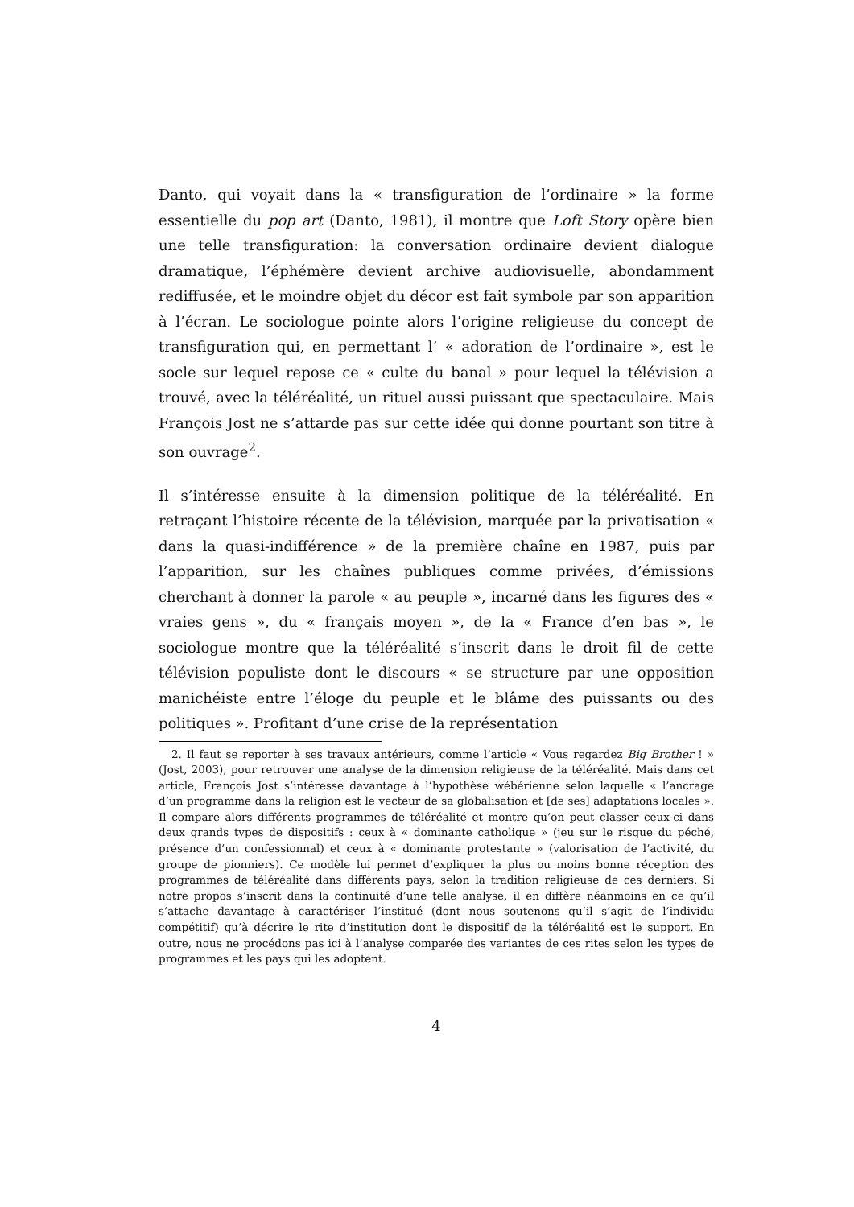Danto, qui voyait dans la « transfiguration de l’ordinaire » la forme essentielle du pop art (Danto, 1981), il montre que Loft Story opère bien une telle transfiguration: la conversation ordinaire devient dialogue dramatique, l’éphémère devient archive audiovisuelle, abondamment rediffusée, et le moindre objet du décor est fait symbole par son apparition à l’écran. Le sociologue pointe alors l’origine religieuse du concept de transfiguration qui, en permettant l’ « adoration de l’ordinaire », est le socle sur lequel repose ce « culte du banal » pour lequel la télévision a trouvé, avec la téléréalité, un rituel aussi puissant que spectaculaire. Mais François Jost ne s’attarde pas sur cette idée qui donne pourtant son titre à son ouvrage<sup>2</sup>.
Il s’intéresse ensuite à la dimension politique de la téléréalité. En retraçant l’histoire récente de la télévision, marquée par la privatisation « dans la quasi-indifférence » de la première chaîne en 1987, puis par l’apparition, sur les chaînes publiques comme privées, d’émissions cherchant à donner la parole « au peuple », incarné dans les figures des « vraies gens », du « français moyen », de la « France d’en bas », le sociologue montre que la téléréalité s’inscrit dans le droit fil de cette télévision populiste dont le discours « se structure par une opposition manichéiste entre l’éloge du peuple et le blâme des puissants ou des politiques ». Profitant d’une crise de la représentation
2. Il faut se reporter à ses travaux antérieurs, comme l’article « Vous regardez Big Brother ! » (Jost, 2003), pour retrouver une analyse de la dimension religieuse de la téléréalité. Mais dans cet article, François Jost s’intéresse davantage à l’hypothèse wébérienne selon laquelle « l’ancrage d’un programme dans la religion est le vecteur de sa globalisation et [de ses] adaptations locales ». Il compare alors différents programmes de téléréalité et montre qu’on peut classer ceux-ci dans deux grands types de dispositifs : ceux à « dominante catholique » (jeu sur le risque du péché, présence d’un confessionnal) et ceux à « dominante protestante » (valorisation de l’activité, du groupe de pionniers). Ce modèle lui permet d’expliquer la plus ou moins bonne réception des programmes de téléréalité dans différents pays, selon la tradition religieuse de ces derniers. Si notre propos s’inscrit dans la continuité d’une telle analyse, il en diffère néanmoins en ce qu’il s’attache davantage à caractériser l’institué (dont nous soutenons qu’il s’agit de l’individu compétitif) qu’à décrire le rite d’institution dont le dispositif de la téléréalité est le support. En outre, nous ne procédons pas ici à l’analyse comparée des variantes de ces rites selon les types de programmes et les pays qui les adoptent.
4